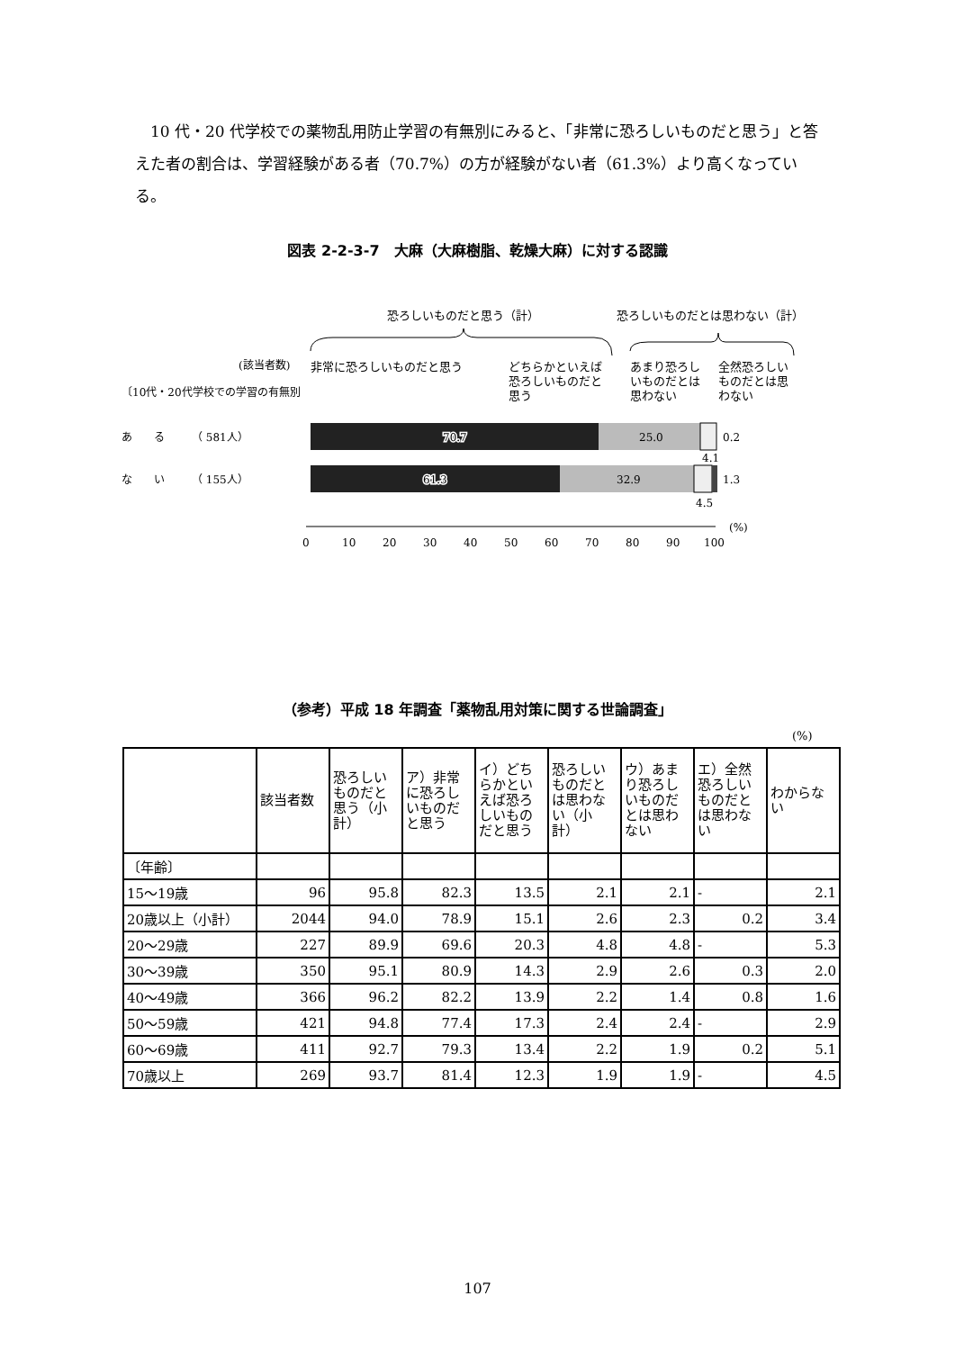10 代・20 代学校での薬物乱用防止学習の有無別にみると、「非常に恐ろしいものだと思う」と答えた者の割合は、学習経験がある者（70.7%）の方が経験がない者（61.3%）より高くなっている。
図表 2-2-3-7　大麻（大麻樹脂、乾燥大麻）に対する認識
恐ろしいものだと思う（計）
恐ろしいものだとは思わない（計）
(該当者数)
非常に恐ろしいものだと思う
どちらかといえば
恐ろしいものだと
思う
あまり恐ろし
いものだとは
思わない
全然恐ろしい
ものだとは思
わない
〔10代・20代学校での学習の有無別
あ　　る　　　（ 581人）
な　　い　　　（ 155人）
70.7
25.0
0.2
4.1
61.3
32.9
1.3
4.5
0
10
20
30
40
50
60
70
80
90
100
(%)
（参考）平成 18 年調査「薬物乱用対策に関する世論調査」
(%)
| | 該当者数 | 恐ろしいものだと思う（小計） | ア）非常に恐ろしいものだと思う | イ）どちらかといえば恐ろしいものだと思う | 恐ろしいものだとは思わない（小計） | ウ）あまり恐ろしいものだとは思わない | エ）全然恐ろしいものだとは思わない | わからない |
| --- | --- | --- | --- | --- | --- | --- | --- | --- |
| 〔年齢〕 | | | | | | | | |
| 15～19歳 | 96 | 95.8 | 82.3 | 13.5 | 2.1 | 2.1 | - | 2.1 |
| 20歳以上（小計） | 2044 | 94.0 | 78.9 | 15.1 | 2.6 | 2.3 | 0.2 | 3.4 |
| 20～29歳 | 227 | 89.9 | 69.6 | 20.3 | 4.8 | 4.8 | - | 5.3 |
| 30～39歳 | 350 | 95.1 | 80.9 | 14.3 | 2.9 | 2.6 | 0.3 | 2.0 |
| 40～49歳 | 366 | 96.2 | 82.2 | 13.9 | 2.2 | 1.4 | 0.8 | 1.6 |
| 50～59歳 | 421 | 94.8 | 77.4 | 17.3 | 2.4 | 2.4 | - | 2.9 |
| 60～69歳 | 411 | 92.7 | 79.3 | 13.4 | 2.2 | 1.9 | 0.2 | 5.1 |
| 70歳以上 | 269 | 93.7 | 81.4 | 12.3 | 1.9 | 1.9 | - | 4.5 |
107